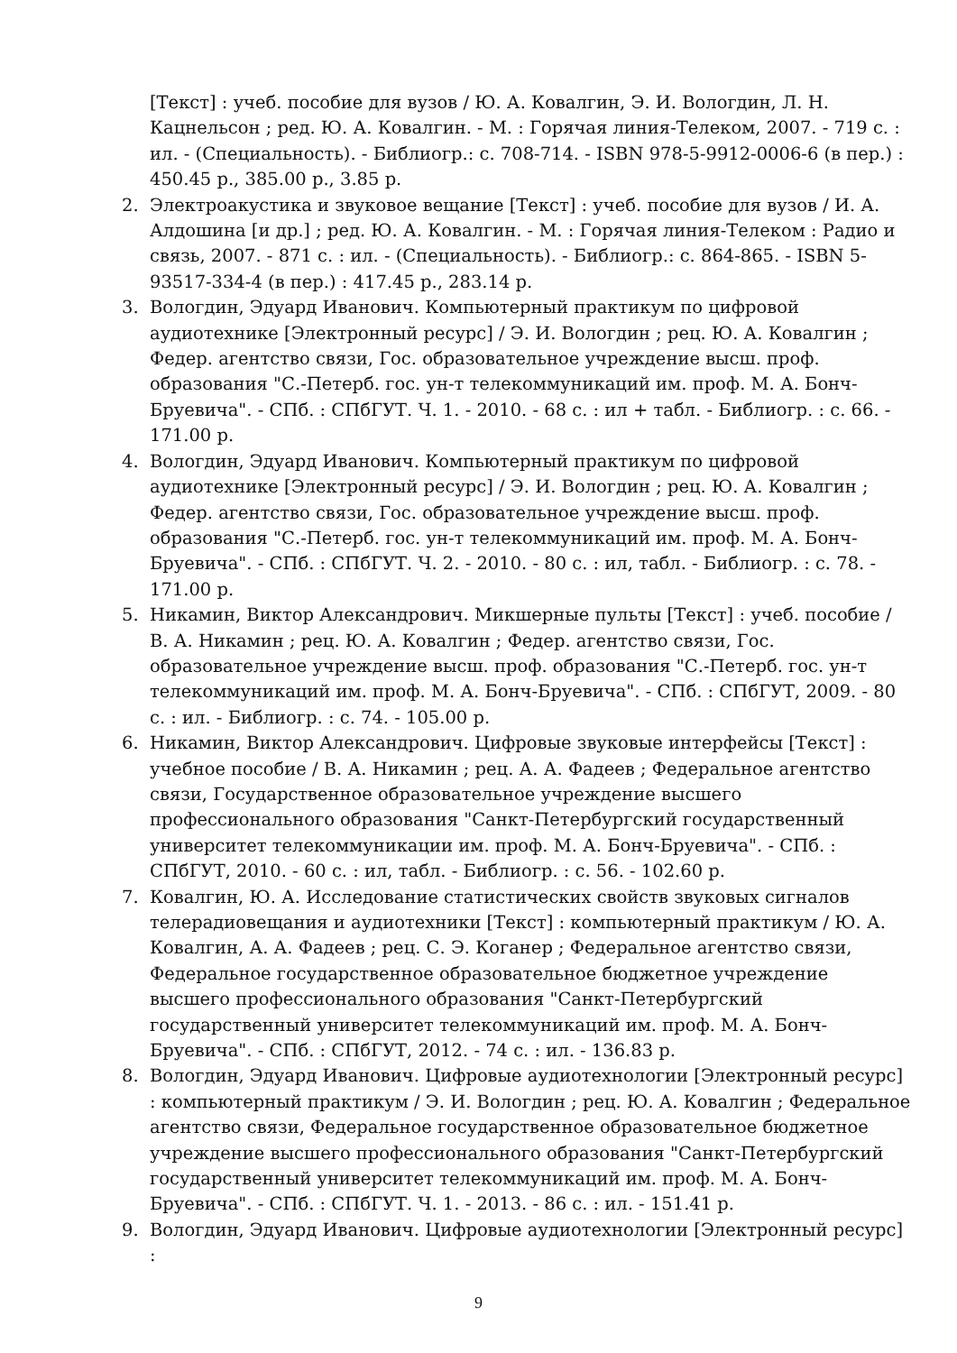[Текст] : учеб. пособие для вузов / Ю. А. Ковалгин, Э. И. Вологдин, Л. Н. Кацнельсон ; ред. Ю. А. Ковалгин. - М. : Горячая линия-Телеком, 2007. - 719 с. : ил. - (Специальность). - Библиогр.: с. 708-714. - ISBN 978-5-9912-0006-6 (в пер.) : 450.45 р., 385.00 р., 3.85 р.
2. Электроакустика и звуковое вещание [Текст] : учеб. пособие для вузов / И. А. Алдошина [и др.] ; ред. Ю. А. Ковалгин. - М. : Горячая линия-Телеком : Радио и связь, 2007. - 871 с. : ил. - (Специальность). - Библиогр.: с. 864-865. - ISBN 5-93517-334-4 (в пер.) : 417.45 р., 283.14 р.
3. Вологдин, Эдуард Иванович. Компьютерный практикум по цифровой аудиотехнике [Электронный ресурс] / Э. И. Вологдин ; рец. Ю. А. Ковалгин ; Федер. агентство связи, Гос. образовательное учреждение высш. проф. образования "С.-Петерб. гос. ун-т телекоммуникаций им. проф. М. А. Бонч-Бруевича". - СПб. : СПбГУТ. Ч. 1. - 2010. - 68 с. : ил + табл. - Библиогр. : с. 66. - 171.00 р.
4. Вологдин, Эдуард Иванович. Компьютерный практикум по цифровой аудиотехнике [Электронный ресурс] / Э. И. Вологдин ; рец. Ю. А. Ковалгин ; Федер. агентство связи, Гос. образовательное учреждение высш. проф. образования "С.-Петерб. гос. ун-т телекоммуникаций им. проф. М. А. Бонч-Бруевича". - СПб. : СПбГУТ. Ч. 2. - 2010. - 80 с. : ил, табл. - Библиогр. : с. 78. - 171.00 р.
5. Никамин, Виктор Александрович. Микшерные пульты [Текст] : учеб. пособие / В. А. Никамин ; рец. Ю. А. Ковалгин ; Федер. агентство связи, Гос. образовательное учреждение высш. проф. образования "С.-Петерб. гос. ун-т телекоммуникаций им. проф. М. А. Бонч-Бруевича". - СПб. : СПбГУТ, 2009. - 80 с. : ил. - Библиогр. : с. 74. - 105.00 р.
6. Никамин, Виктор Александрович. Цифровые звуковые интерфейсы [Текст] : учебное пособие / В. А. Никамин ; рец. А. А. Фадеев ; Федеральное агентство связи, Государственное образовательное учреждение высшего профессионального образования "Санкт-Петербургский государственный университет телекоммуникации им. проф. М. А. Бонч-Бруевича". - СПб. : СПбГУТ, 2010. - 60 с. : ил, табл. - Библиогр. : с. 56. - 102.60 р.
7. Ковалгин, Ю. А. Исследование статистических свойств звуковых сигналов телерадиовещания и аудиотехники [Текст] : компьютерный практикум / Ю. А. Ковалгин, А. А. Фадеев ; рец. С. Э. Коганер ; Федеральное агентство связи, Федеральное государственное образовательное бюджетное учреждение высшего профессионального образования "Санкт-Петербургский государственный университет телекоммуникаций им. проф. М. А. Бонч-Бруевича". - СПб. : СПбГУТ, 2012. - 74 с. : ил. - 136.83 р.
8. Вологдин, Эдуард Иванович. Цифровые аудиотехнологии [Электронный ресурс] : компьютерный практикум / Э. И. Вологдин ; рец. Ю. А. Ковалгин ; Федеральное агентство связи, Федеральное государственное образовательное бюджетное учреждение высшего профессионального образования "Санкт-Петербургский государственный университет телекоммуникаций им. проф. М. А. Бонч-Бруевича". - СПб. : СПбГУТ. Ч. 1. - 2013. - 86 с. : ил. - 151.41 р.
9. Вологдин, Эдуард Иванович. Цифровые аудиотехнологии [Электронный ресурс] :
9